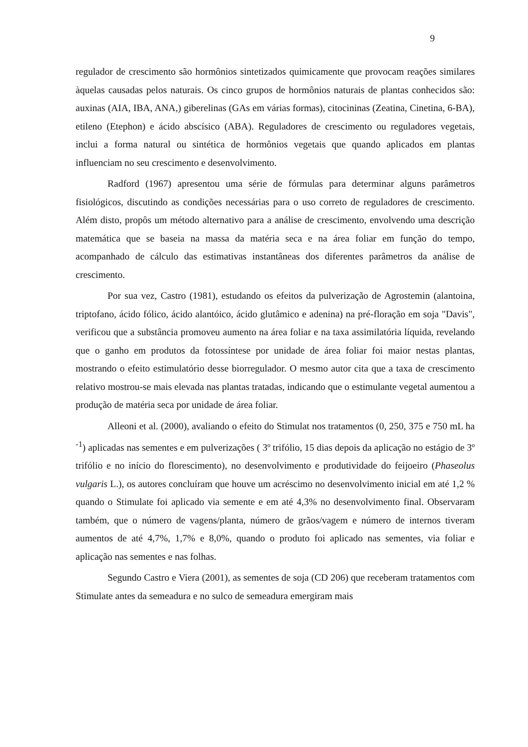9
regulador de crescimento são hormônios sintetizados quimicamente que provocam reações similares àquelas causadas pelos naturais. Os cinco grupos de hormônios naturais de plantas conhecidos são: auxinas (AIA, IBA, ANA,) giberelinas (GAs em várias formas), citocininas (Zeatina, Cinetina, 6-BA), etileno (Etephon) e ácido abscísico (ABA). Reguladores de crescimento ou reguladores vegetais, inclui a forma natural ou sintética de hormônios vegetais que quando aplicados em plantas influenciam no seu crescimento e desenvolvimento.
Radford (1967) apresentou uma série de fórmulas para determinar alguns parâmetros fisiológicos, discutindo as condições necessárias para o uso correto de reguladores de crescimento. Além disto, propôs um método alternativo para a análise de crescimento, envolvendo uma descrição matemática que se baseia na massa da matéria seca e na área foliar em função do tempo, acompanhado de cálculo das estimativas instantâneas dos diferentes parâmetros da análise de crescimento.
Por sua vez, Castro (1981), estudando os efeitos da pulverização de Agrostemin (alantoina, triptofano, ácido fólico, ácido alantóico, ácido glutâmico e adenina) na pré-floração em soja "Davis", verificou que a substância promoveu aumento na área foliar e na taxa assimilatória líquida, revelando que o ganho em produtos da fotossíntese por unidade de área foliar foi maior nestas plantas, mostrando o efeito estimulatório desse biorregulador. O mesmo autor cita que a taxa de crescimento relativo mostrou-se mais elevada nas plantas tratadas, indicando que o estimulante vegetal aumentou a produção de matéria seca por unidade de área foliar.
Alleoni et al. (2000), avaliando o efeito do Stimulat nos tratamentos (0, 250, 375 e 750 mL ha <sup>-1</sup>) aplicadas nas sementes e em pulverizações ( 3º trifólio, 15 dias depois da aplicação no estágio de 3º trifólio e no início do florescimento), no desenvolvimento e produtividade do feijoeiro (Phaseolus vulgaris L.), os autores concluíram que houve um acréscimo no desenvolvimento inicial em até 1,2 % quando o Stimulate foi aplicado via semente e em até 4,3% no desenvolvimento final. Observaram também, que o número de vagens/planta, número de grãos/vagem e número de internos tiveram aumentos de até 4,7%, 1,7% e 8,0%, quando o produto foi aplicado nas sementes, via foliar e aplicação nas sementes e nas folhas.
Segundo Castro e Viera (2001), as sementes de soja (CD 206) que receberam tratamentos com Stimulate antes da semeadura e no sulco de semeadura emergiram mais